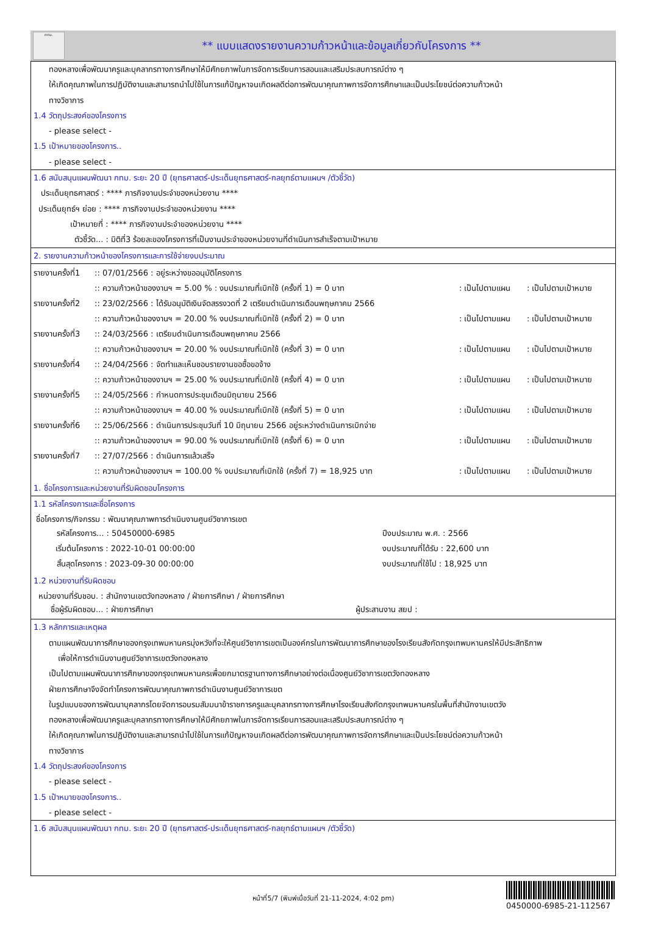กทม.
** แบบแสดงรายงานความก้าวหน้าและข้อมูลเกี่ยวกับโครงการ **
ทองหลางเพื่อพัฒนาครูและบุคลากรทางการศึกษาให้มีศักยภาพในการจัดการเรียนการสอนและเสริมประสบการณ์ต่าง ๆ
ให้เกิดคุณภาพในการปฏิบัติงานและสามารถนำไปใช้ในการแก้ปัญหาจนเกิดผลดีต่อการพัฒนาคุณภาพการจัดการศึกษาและเป็นประโยชน์ต่อความก้าวหน้า
ทางวิชาการ
1.4 วัตถุประสงค์ของโครงการ
- please select -
1.5 เป้าหมายของโครงการ..
- please select -
1.6 สนับสนุนแผนพัฒนา กทม. ระยะ 20 ปี (ยุทธศาสตร์-ประเด็นยุทธศาสตร์-กลยุทธ์ตามแผนฯ /ตัวชี้วัด)
ประเด็นยุทธศาสตร์ : **** ภารกิจงานประจำของหน่วยงาน ****
ประเด็นยุทธ์ฯ ย่อย : **** ภารกิจงานประจำของหน่วยงาน ****
เป้าหมายที่ : **** ภารกิจงานประจำของหน่วยงาน ****
ตัวชี้วัด... : มิติที่3 ร้อยละของโครงการที่เป็นงานประจำของหน่วยงานที่ดำเนินการสำเร็จตามเป้าหมาย
2. รายงานความก้าวหน้าของโครงการและการใช้จ่ายงบประมาณ
| รายงานครั้งที่1 | :: 07/01/2566 : อยู่ระหว่างขออนุมัติโครงการ | | |
| | :: ความก้าวหน้าของงานฯ = 5.00 % : งบประมาณที่เบิกใช้ (ครั้งที่ 1) = 0 บาท | : เป็นไปตามแผน | : เป็นไปตามเป้าหมาย |
| รายงานครั้งที่2 | :: 23/02/2566 : ได้รับอนุมัติเงินจัดสรรงวดที่ 2 เตรียมดำเนินการเดือนพฤษภาคม 2566 | | |
| | :: ความก้าวหน้าของงานฯ = 20.00 % งบประมาณที่เบิกใช้ (ครั้งที่ 2) = 0 บาท | : เป็นไปตามแผน | : เป็นไปตามเป้าหมาย |
| รายงานครั้งที่3 | :: 24/03/2566 : เตรียมดำเนินการเดือนพฤษภาคม 2566 | | |
| | :: ความก้าวหน้าของงานฯ = 20.00 % งบประมาณที่เบิกใช้ (ครั้งที่ 3) = 0 บาท | : เป็นไปตามแผน | : เป็นไปตามเป้าหมาย |
| รายงานครั้งที่4 | :: 24/04/2566 : จัดทำและเห็นชอบรายงานขอซื้อขอจ้าง | | |
| | :: ความก้าวหน้าของงานฯ = 25.00 % งบประมาณที่เบิกใช้ (ครั้งที่ 4) = 0 บาท | : เป็นไปตามแผน | : เป็นไปตามเป้าหมาย |
| รายงานครั้งที่5 | :: 24/05/2566 : กำหนดการประชุมเดือนมิถุนายน 2566 | | |
| | :: ความก้าวหน้าของงานฯ = 40.00 % งบประมาณที่เบิกใช้ (ครั้งที่ 5) = 0 บาท | : เป็นไปตามแผน | : เป็นไปตามเป้าหมาย |
| รายงานครั้งที่6 | :: 25/06/2566 : ดำเนินการประชุมวันที่ 10 มิถุนายน 2566 อยู่ระหว่างดำเนินการเบิกจ่าย | | |
| | :: ความก้าวหน้าของงานฯ = 90.00 % งบประมาณที่เบิกใช้ (ครั้งที่ 6) = 0 บาท | : เป็นไปตามแผน | : เป็นไปตามเป้าหมาย |
| รายงานครั้งที่7 | :: 27/07/2566 : ดำเนินการแล้วเสร็จ | | |
| | :: ความก้าวหน้าของงานฯ = 100.00 % งบประมาณที่เบิกใช้ (ครั้งที่ 7) = 18,925 บาท | : เป็นไปตามแผน | : เป็นไปตามเป้าหมาย |
1. ชื่อโครงการและหน่วยงานที่รับผิดชอบโครงการ
1.1 รหัสโครงการและชื่อโครงการ
ชื่อโครงการ/กิจกรรม : พัฒนาคุณภาพการดำเนินงานศูนย์วิชาการเขต
| รหัสโครงการ... : 50450000-6985 | ปีงบประมาณ พ.ศ. : 2566 |
| เริ่มต้นโครงการ : 2022-10-01 00:00:00 | งบประมาณที่ได้รับ : 22,600 บาท |
| สิ้นสุดโครงการ : 2023-09-30 00:00:00 | งบประมาณที่ใช้ไป : 18,925 บาท |
1.2 หน่วยงานที่รับผิดชอบ
หน่วยงานที่รับชอบ. : สำนักงานเขตวังทองหลาง / ฝ่ายการศึกษา / ฝ่ายการศึกษา
| ชื่อผู้รับผิดชอบ... : ฝ่ายการศึกษา | ผู้ประสานงาน สยป : |
1.3 หลักการและเหตุผล
ตามแผนพัฒนาการศึกษาของกรุงเทพมหานครมุ่งหวังที่จะให้ศูนย์วิชาการเขตเป็นองค์กรในการพัฒนาการศึกษาของโรงเรียนสังกัดกรุงเทพมหานครให้มีประสิทธิภาพ
เพื่อให้การดำเนินงานศูนย์วิชาการเขตวังทองหลาง
เป็นไปตามแผนพัฒนาการศึกษาของกรุงเทพมหานครเพื่อยกมาตรฐานทางการศึกษาอย่างต่อเนื่องศูนย์วิชาการเขตวังทองหลาง
ฝ่ายการศึกษาจึงจัดทำโครงการพัฒนาคุณภาพการดำเนินงานศูนย์วิชาการเขต
ในรูปแบบของการพัฒนาบุคลากรโดยจัดการอบรมสัมมนาข้าราชการครูและบุคลากรทางการศึกษาโรงเรียนสังกัดกรุงเทพมหานครในพื้นที่สำนักงานเขตวัง
ทองหลางเพื่อพัฒนาครูและบุคลากรทางการศึกษาให้มีศักยภาพในการจัดการเรียนการสอนและเสริมประสบการณ์ต่าง ๆ
ให้เกิดคุณภาพในการปฏิบัติงานและสามารถนำไปใช้ในการแก้ปัญหาจนเกิดผลดีต่อการพัฒนาคุณภาพการจัดการศึกษาและเป็นประโยชน์ต่อความก้าวหน้า
ทางวิชาการ
1.4 วัตถุประสงค์ของโครงการ
- please select -
1.5 เป้าหมายของโครงการ..
- please select -
1.6 สนับสนุนแผนพัฒนา กทม. ระยะ 20 ปี (ยุทธศาสตร์-ประเด็นยุทธศาสตร์-กลยุทธ์ตามแผนฯ /ตัวชี้วัด)
หน้าที่5/7 (พิมพ์เมื่อวันที่ 21-11-2024, 4:02 pm)
0450000-6985-21-112567